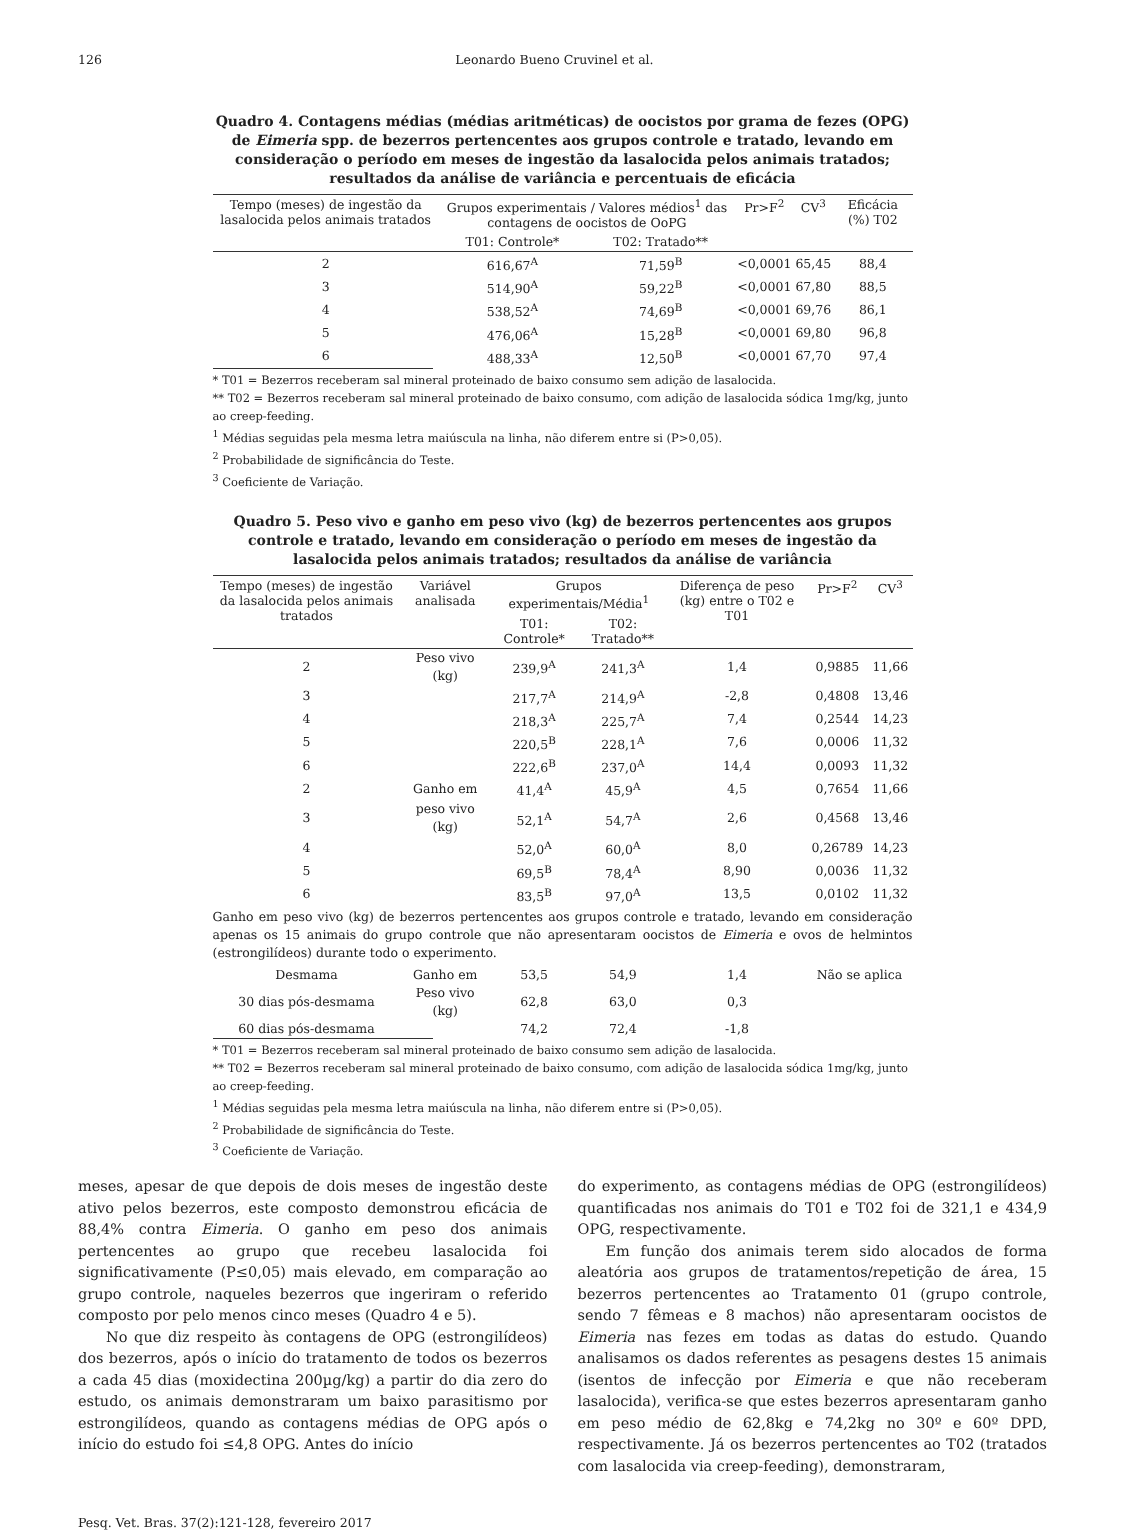126 Leonardo Bueno Cruvinel et al.
Quadro 4. Contagens médias (médias aritméticas) de oocistos por grama de fezes (OPG) de Eimeria spp. de bezerros pertencentes aos grupos controle e tratado, levando em consideração o período em meses de ingestão da lasalocida pelos animais tratados; resultados da análise de variância e percentuais de eficácia
| Tempo (meses) de ingestão da lasalocida pelos animais tratados | Grupos experimentais / Valores médios<sup>1</sup> das contagens de oocistos de OoPG | | Pr>F<sup>2</sup> | CV<sup>3</sup> | Eficácia (%) T02 |
| --- | --- | --- | --- | --- | --- |
| | T01: Controle* | T02: Tratado** | | | |
| 2 | 616,67<sup>A</sup> | 71,59<sup>B</sup> | <0,0001 | 65,45 | 88,4 |
| 3 | 514,90<sup>A</sup> | 59,22<sup>B</sup> | <0,0001 | 67,80 | 88,5 |
| 4 | 538,52<sup>A</sup> | 74,69<sup>B</sup> | <0,0001 | 69,76 | 86,1 |
| 5 | 476,06<sup>A</sup> | 15,28<sup>B</sup> | <0,0001 | 69,80 | 96,8 |
| 6 | 488,33<sup>A</sup> | 12,50<sup>B</sup> | <0,0001 | 67,70 | 97,4 |
* T01 = Bezerros receberam sal mineral proteinado de baixo consumo sem adição de lasalocida.
** T02 = Bezerros receberam sal mineral proteinado de baixo consumo, com adição de lasalocida sódica 1mg/kg, junto ao creep-feeding.
<sup>1</sup> Médias seguidas pela mesma letra maiúscula na linha, não diferem entre si (P>0,05).
<sup>2</sup> Probabilidade de significância do Teste.
<sup>3</sup> Coeficiente de Variação.
Quadro 5. Peso vivo e ganho em peso vivo (kg) de bezerros pertencentes aos grupos controle e tratado, levando em consideração o período em meses de ingestão da lasalocida pelos animais tratados; resultados da análise de variância
| Tempo (meses) de ingestão da lasalocida pelos animais tratados | Variável analisada | Grupos experimentais/Média<sup>1</sup> | | Diferença de peso (kg) entre o T02 e T01 | Pr>F<sup>2</sup> | CV<sup>3</sup> |
| --- | --- | --- | --- | --- | --- | --- |
| | | T01: Controle* | T02: Tratado** | | | |
| 2 | Peso vivo (kg) | 239,9<sup>A</sup> | 241,3<sup>A</sup> | 1,4 | 0,9885 | 11,66 |
| 3 | | 217,7<sup>A</sup> | 214,9<sup>A</sup> | -2,8 | 0,4808 | 13,46 |
| 4 | | 218,3<sup>A</sup> | 225,7<sup>A</sup> | 7,4 | 0,2544 | 14,23 |
| 5 | | 220,5<sup>B</sup> | 228,1<sup>A</sup> | 7,6 | 0,0006 | 11,32 |
| 6 | | 222,6<sup>B</sup> | 237,0<sup>A</sup> | 14,4 | 0,0093 | 11,32 |
| 2 | Ganho em | 41,4<sup>A</sup> | 45,9<sup>A</sup> | 4,5 | 0,7654 | 11,66 |
| 3 | peso vivo (kg) | 52,1<sup>A</sup> | 54,7<sup>A</sup> | 2,6 | 0,4568 | 13,46 |
| 4 | | 52,0<sup>A</sup> | 60,0<sup>A</sup> | 8,0 | 0,26789 | 14,23 |
| 5 | | 69,5<sup>B</sup> | 78,4<sup>A</sup> | 8,90 | 0,0036 | 11,32 |
| 6 | | 83,5<sup>B</sup> | 97,0<sup>A</sup> | 13,5 | 0,0102 | 11,32 |
| Ganho em peso vivo (kg) de bezerros pertencentes aos grupos controle e tratado, levando em consideração apenas os 15 animais do grupo controle que não apresentaram oocistos de Eimeria e ovos de helmintos (estrongilídeos) durante todo o experimento. | | | | | | |
| Desmama | Ganho em | 53,5 | 54,9 | 1,4 | Não se aplica | |
| 30 dias pós-desmama | Peso vivo (kg) | 62,8 | 63,0 | 0,3 | | |
| 60 dias pós-desmama | | 74,2 | 72,4 | -1,8 | | |
* T01 = Bezerros receberam sal mineral proteinado de baixo consumo sem adição de lasalocida.
** T02 = Bezerros receberam sal mineral proteinado de baixo consumo, com adição de lasalocida sódica 1mg/kg, junto ao creep-feeding.
<sup>1</sup> Médias seguidas pela mesma letra maiúscula na linha, não diferem entre si (P>0,05).
<sup>2</sup> Probabilidade de significância do Teste.
<sup>3</sup> Coeficiente de Variação.
meses, apesar de que depois de dois meses de ingestão deste ativo pelos bezerros, este composto demonstrou eficácia de 88,4% contra Eimeria. O ganho em peso dos animais pertencentes ao grupo que recebeu lasalocida foi significativamente (P≤0,05) mais elevado, em comparação ao grupo controle, naqueles bezerros que ingeriram o referido composto por pelo menos cinco meses (Quadro 4 e 5).
No que diz respeito às contagens de OPG (estrongilídeos) dos bezerros, após o início do tratamento de todos os bezerros a cada 45 dias (moxidectina 200µg/kg) a partir do dia zero do estudo, os animais demonstraram um baixo parasitismo por estrongilídeos, quando as contagens médias de OPG após o início do estudo foi ≤4,8 OPG. Antes do início
do experimento, as contagens médias de OPG (estrongilídeos) quantificadas nos animais do T01 e T02 foi de 321,1 e 434,9 OPG, respectivamente.
Em função dos animais terem sido alocados de forma aleatória aos grupos de tratamentos/repetição de área, 15 bezerros pertencentes ao Tratamento 01 (grupo controle, sendo 7 fêmeas e 8 machos) não apresentaram oocistos de Eimeria nas fezes em todas as datas do estudo. Quando analisamos os dados referentes as pesagens destes 15 animais (isentos de infecção por Eimeria e que não receberam lasalocida), verifica-se que estes bezerros apresentaram ganho em peso médio de 62,8kg e 74,2kg no 30º e 60º DPD, respectivamente. Já os bezerros pertencentes ao T02 (tratados com lasalocida via creep-feeding), demonstraram,
Pesq. Vet. Bras. 37(2):121-128, fevereiro 2017